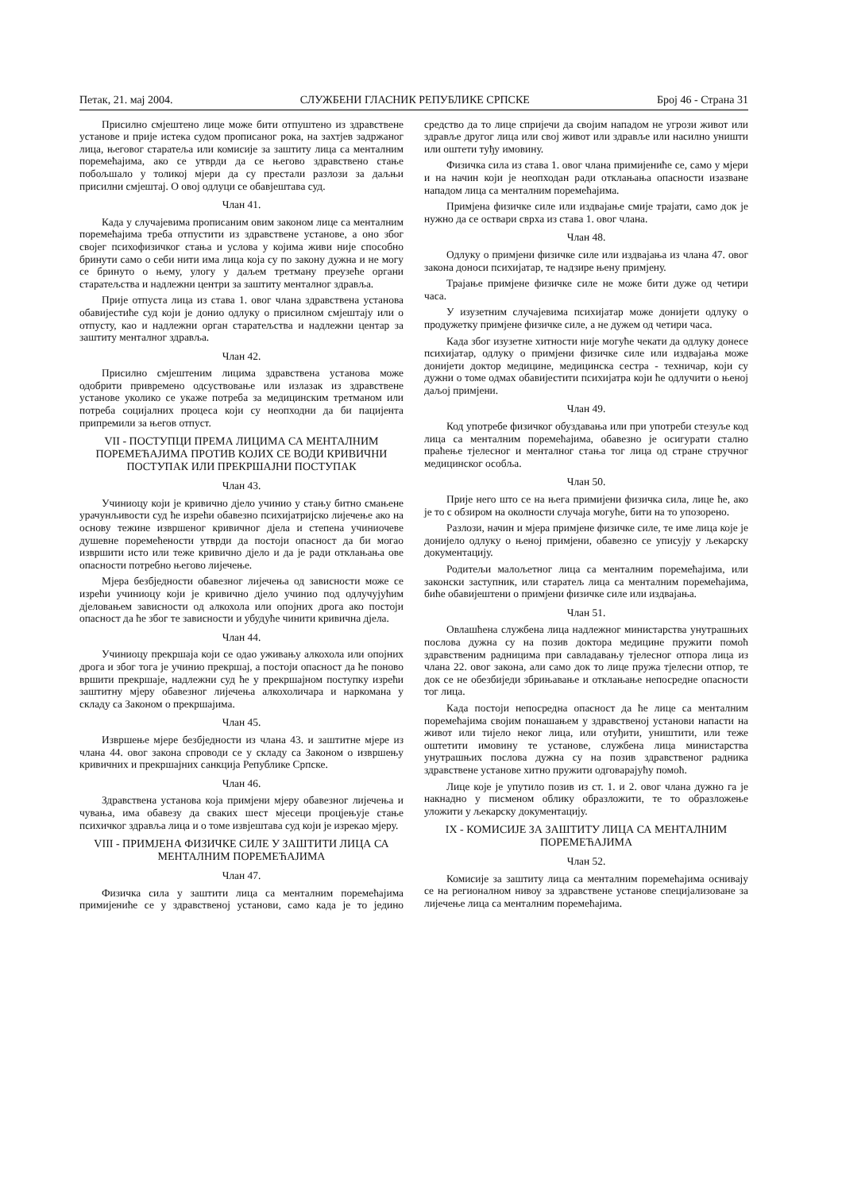Петак, 21. мај 2004. СЛУЖБЕНИ ГЛАСНИК РЕПУБЛИКЕ СРПСКЕ Број 46 - Страна 31
Присилно смјештено лице може бити отпуштено из здравствене установе и прије истека судом прописаног рока, на захтјев задржаног лица, његовог старатеља или комисије за заштиту лица са менталним поремећајима, ако се утврди да се његово здравствено стање побољшало у толикој мјери да су престали разлози за даљњи присилни смјештај. О овој одлуци се обавјештава суд.
Члан 41.
Када у случајевима прописаним овим законом лице са менталним поремећајима треба отпустити из здравствене установе, а оно због својег психофизичког стања и услова у којима живи није способно бринути само о себи нити има лица која су по закону дужна и не могу се бринуто о њему, улогу у даљем третману преузеће органи старатељства и надлежни центри за заштиту менталног здравља.
Прије отпуста лица из става 1. овог члана здравствена установа обавијестиће суд који је донио одлуку о присилном смјештају или о отпусту, као и надлежни орган старатељства и надлежни центар за заштиту менталног здравља.
Члан 42.
Присилно смјештеним лицима здравствена установа може одобрити привремено одсуствовање или излазак из здравствене установе уколико се укаже потреба за медицинским третманом или потреба социјалних процеса који су неопходни да би пацијента припремили за његов отпуст.
VII - ПОСТУПЦИ ПРЕМА ЛИЦИМА СА МЕНТАЛНИМ ПОРЕМЕЋАЈИМА ПРОТИВ КОЈИХ СЕ ВОДИ КРИВИЧНИ ПОСТУПАК ИЛИ ПРЕКРШАЈНИ ПОСТУПАК
Члан 43.
Учиниоцу који је кривично дјело учинио у стању битно смањене урачунљивости суд ће изрећи обавезно психијатријско лијечење ако на основу тежине извршеног кривичног дјела и степена учиниочеве душевне поремећености утврди да постоји опасност да би могао извршити исто или теже кривично дјело и да је ради отклањања ове опасности потребно његово лијечење.
Мјера безбједности обавезног лијечења од зависности може се изрећи учиниоцу који је кривично дјело учинио под одлучујућим дјеловањем зависности од алкохола или опојних дрога ако постоји опасност да ће због те зависности и убудуће чинити кривична дјела.
Члан 44.
Учиниоцу прекршаја који се одао уживању алкохола или опојних дрога и због тога је учинио прекршај, а постоји опасност да ће поново вршити прекршаје, надлежни суд ће у прекршајном поступку изрећи заштитну мјеру обавезног лијечења алкохоличара и наркомана у складу са Законом о прекршајима.
Члан 45.
Извршење мјере безбједности из члана 43. и заштитне мјере из члана 44. овог закона спроводи се у складу са Законом о извршењу кривичних и прекршајних санкција Републике Српске.
Члан 46.
Здравствена установа која примјени мјеру обавезног лијечења и чувања, има обавезу да сваких шест мјесеци процјењује стање психичког здравља лица и о томе извјештава суд који је изрекао мјеру.
VIII - ПРИМЈЕНА ФИЗИЧКЕ СИЛЕ У ЗАШТИТИ ЛИЦА СА МЕНТАЛНИМ ПОРЕМЕЋАЈИМА
Члан 47.
Физичка сила у заштити лица са менталним поремећајима примијениће се у здравственој установи, само када је то једино средство да то лице спријечи да својим нападом не угрози живот или здравље другог лица или свој живот или здравље или насилно уништи или оштети туђу имовину.
Физичка сила из става 1. овог члана примијениће се, само у мјери и на начин који је неопходан ради отклањања опасности изазване нападом лица са менталним поремећајима.
Примјена физичке силе или издвајање смије трајати, само док је нужно да се оствари сврха из става 1. овог члана.
Члан 48.
Одлуку о примјени физичке силе или издвајања из члана 47. овог закона доноси психијатар, те надзире њену примјену.
Трајање примјене физичке силе не може бити дуже од четири часа.
У изузетним случајевима психијатар може донијети одлуку о продужетку примјене физичке силе, а не дужем од четири часа.
Када због изузетне хитности није могуће чекати да одлуку донесе психијатар, одлуку о примјени физичке силе или издвајања може донијети доктор медицине, медицинска сестра - техничар, који су дужни о томе одмах обавијестити психијатра који ће одлучити о њеној даљој примјени.
Члан 49.
Код употребе физичког обуздавања или при употреби стезуље код лица са менталним поремећајима, обавезно је осигурати стално праћење тјелесног и менталног стања тог лица од стране стручног медицинског особља.
Члан 50.
Прије него што се на њега примијени физичка сила, лице ће, ако је то с обзиром на околности случаја могуће, бити на то упозорено.
Разлози, начин и мјера примјене физичке силе, те име лица које је донијело одлуку о њеној примјени, обавезно се уписују у љекарску документацију.
Родитељи малољетног лица са менталним поремећајима, или законски заступник, или старатељ лица са менталним поремећајима, биће обавијештени о примјени физичке силе или издвајања.
Члан 51.
Овлашћена службена лица надлежног министарства унутрашњих послова дужна су на позив доктора медицине пружити помоћ здравственим радницима при савладавању тјелесног отпора лица из члана 22. овог закона, али само док то лице пружа тјелесни отпор, те док се не обезбиједи збрињавање и отклањање непосредне опасности тог лица.
Када постоји непосредна опасност да ће лице са менталним поремећајима својим понашањем у здравственој установи напасти на живот или тијело неког лица, или отуђити, уништити, или теже оштетити имовину те установе, службена лица министарства унутрашњих послова дужна су на позив здравственог радника здравствене установе хитно пружити одговарајућу помоћ.
Лице које је упутило позив из ст. 1. и 2. овог члана дужно га је накнадно у писменом облику образложити, те то образложење уложити у љекарску документацију.
IX - КОМИСИЈЕ ЗА ЗАШТИТУ ЛИЦА СА МЕНТАЛНИМ ПОРЕМЕЋАЈИМА
Члан 52.
Комисије за заштиту лица са менталним поремећајима оснивају се на регионалном нивоу за здравствене установе специјализоване за лијечење лица са менталним поремећајима.